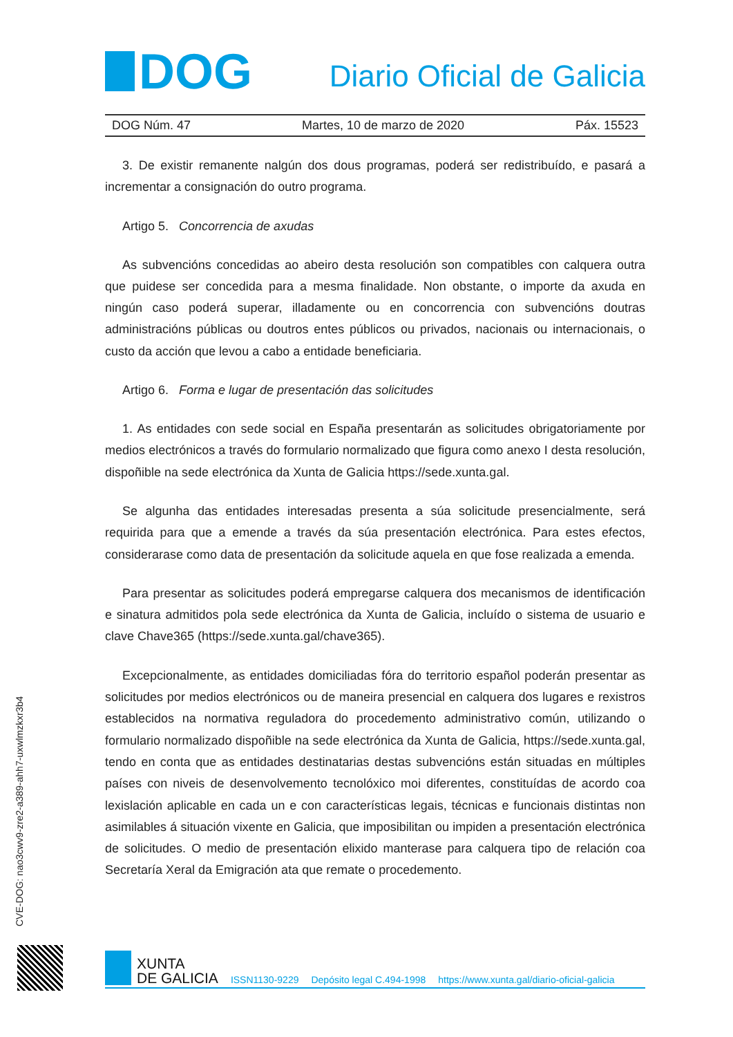DOG
Diario Oficial de Galicia
DOG Núm. 47 Martes, 10 de marzo de 2020 Páx. 15523
3. De existir remanente nalgún dos dous programas, poderá ser redistribuído, e pasará a incrementar a consignación do outro programa.
Artigo 5. Concorrencia de axudas
As subvencións concedidas ao abeiro desta resolución son compatibles con calquera outra que puidese ser concedida para a mesma finalidade. Non obstante, o importe da axuda en ningún caso poderá superar, illadamente ou en concorrencia con subvencións doutras administracións públicas ou doutros entes públicos ou privados, nacionais ou internacionais, o custo da acción que levou a cabo a entidade beneficiaria.
Artigo 6. Forma e lugar de presentación das solicitudes
1. As entidades con sede social en España presentarán as solicitudes obrigatoriamente por medios electrónicos a través do formulario normalizado que figura como anexo I desta resolución, dispoñible na sede electrónica da Xunta de Galicia https://sede.xunta.gal.
Se algunha das entidades interesadas presenta a súa solicitude presencialmente, será requirida para que a emende a través da súa presentación electrónica. Para estes efectos, considerarase como data de presentación da solicitude aquela en que fose realizada a emenda.
Para presentar as solicitudes poderá empregarse calquera dos mecanismos de identificación e sinatura admitidos pola sede electrónica da Xunta de Galicia, incluído o sistema de usuario e clave Chave365 (https://sede.xunta.gal/chave365).
Excepcionalmente, as entidades domiciliadas fóra do territorio español poderán presentar as solicitudes por medios electrónicos ou de maneira presencial en calquera dos lugares e rexistros establecidos na normativa reguladora do procedemento administrativo común, utilizando o formulario normalizado dispoñible na sede electrónica da Xunta de Galicia, https://sede.xunta.gal, tendo en conta que as entidades destinatarias destas subvencións están situadas en múltiples países con niveis de desenvolvemento tecnolóxico moi diferentes, constituídas de acordo coa lexislación aplicable en cada un e con características legais, técnicas e funcionais distintas non asimilables á situación vixente en Galicia, que imposibilitan ou impiden a presentación electrónica de solicitudes. O medio de presentación elixido manterase para calquera tipo de relación coa Secretaría Xeral da Emigración ata que remate o procedemento.
CVE-DOG: nao3cwv9-zre2-a389-ahh7-uxwlmzkxr3b4
XUNTA
DE GALICIA
ISSN1130-9229 Depósito legal C.494-1998 https://www.xunta.gal/diario-oficial-galicia